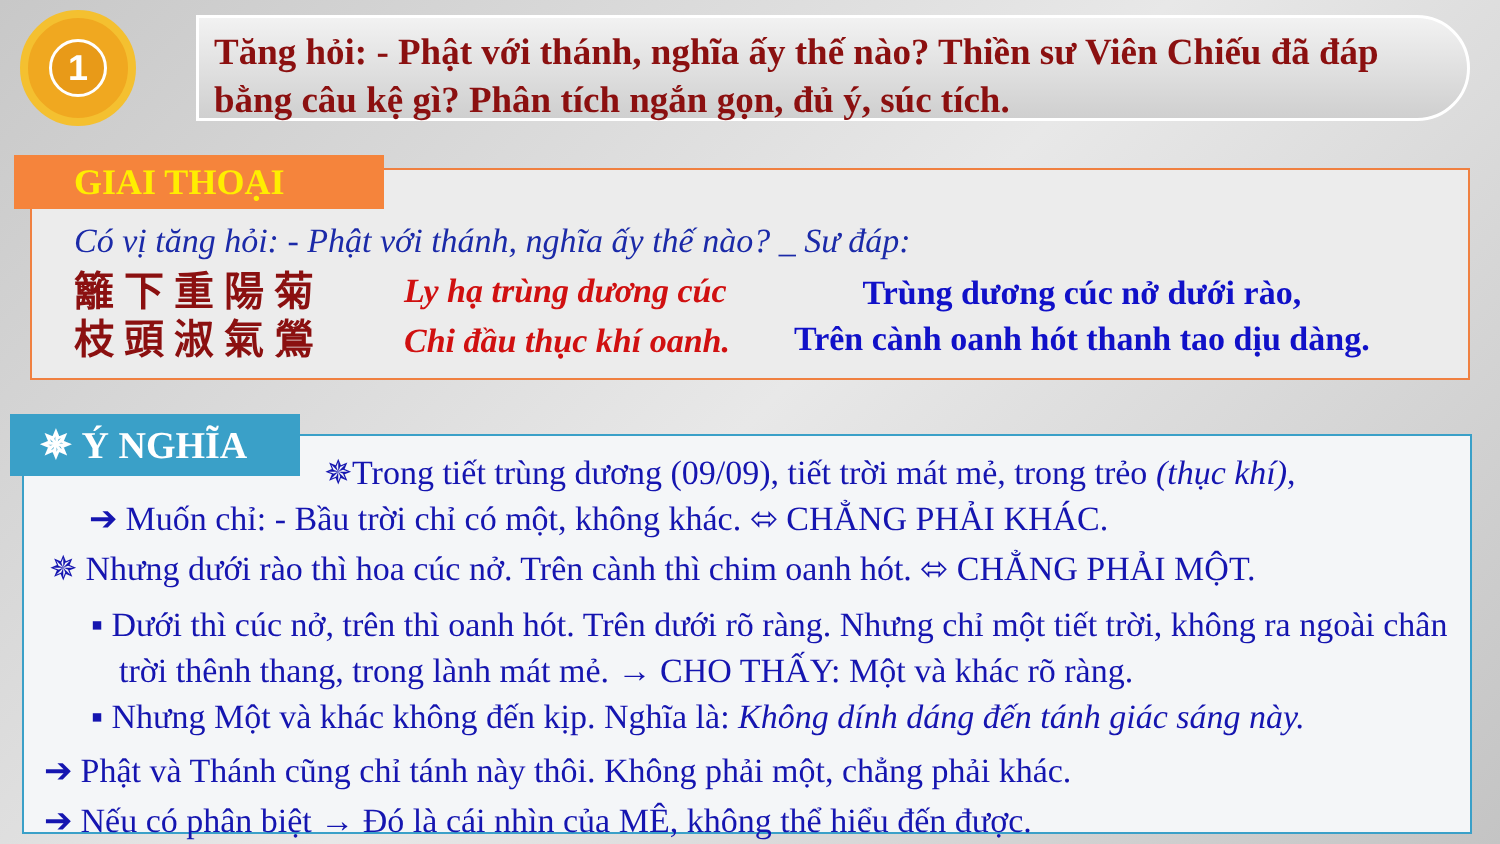1
Tăng hỏi: - Phật với thánh, nghĩa ấy thế nào? Thiền sư Viên Chiếu đã đáp bằng câu kệ gì? Phân tích ngắn gọn, đủ ý, súc tích.
Có vị tăng hỏi: - Phật với thánh, nghĩa ấy thế nào? _ Sư đáp:
籬下重陽菊
枝頭淑氣鶯
Ly hạ trùng dương cúc
Chi đầu thục khí oanh.
Trùng dương cúc nở dưới rào,
Trên cành oanh hót thanh tao dịu dàng.
GIAI THOẠI
✵Trong tiết trùng dương (09/09), tiết trời mát mẻ, trong trẻo (thục khí),
➔ Muốn chỉ: - Bầu trời chỉ có một, không khác. ⬄ CHẲNG PHẢI KHÁC.
✵ Nhưng dưới rào thì hoa cúc nở. Trên cành thì chim oanh hót. ⬄ CHẲNG PHẢI MỘT.
▪ Dưới thì cúc nở, trên thì oanh hót. Trên dưới rõ ràng. Nhưng chỉ một tiết trời, không ra ngoài chân trời thênh thang, trong lành mát mẻ. → CHO THẤY: Một và khác rõ ràng.
▪ Nhưng Một và khác không đến kịp. Nghĩa là: Không dính dáng đến tánh giác sáng này.
➔ Phật và Thánh cũng chỉ tánh này thôi. Không phải một, chẳng phải khác.
➔ Nếu có phân biệt → Đó là cái nhìn của MÊ, không thể hiểu đến được.
✵ Ý NGHĨA